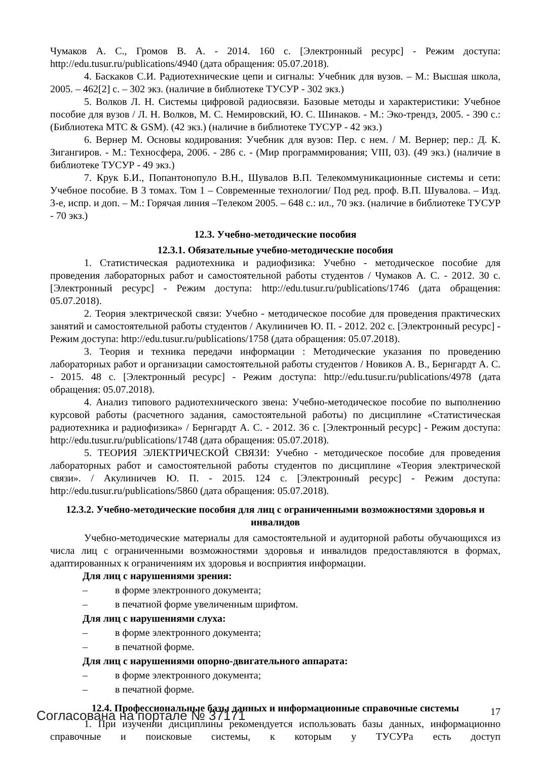Чумаков А. С., Громов В. А. - 2014. 160 с. [Электронный ресурс] - Режим доступа: http://edu.tusur.ru/publications/4940 (дата обращения: 05.07.2018).
4. Баскаков С.И. Радиотехнические цепи и сигналы: Учебник для вузов. – М.: Высшая школа, 2005. – 462[2] с. – 302 экз. (наличие в библиотеке ТУСУР - 302 экз.)
5. Волков Л. Н. Системы цифровой радиосвязи. Базовые методы и характеристики: Учебное пособие для вузов / Л. Н. Волков, М. С. Немировский, Ю. С. Шинаков. - М.: Эко-трендз, 2005. - 390 с.: (Библиотека МТС & GSM). (42 экз.) (наличие в библиотеке ТУСУР - 42 экз.)
6. Вернер М. Основы кодирования: Учебник для вузов: Пер. с нем. / М. Вернер; пер.: Д. К. Зигангиров. - М.: Техносфера, 2006. - 286 с. - (Мир программирования; VIII, 03). (49 экз.) (наличие в библиотеке ТУСУР - 49 экз.)
7. Крук Б.И., Попантонопуло В.Н., Шувалов В.П. Телекоммуникационные системы и сети: Учебное пособие. В 3 томах. Том 1 – Современные технологии/ Под ред. проф. В.П. Шувалова. – Изд. 3-е, испр. и доп. – М.: Горячая линия –Телеком 2005. – 648 с.: ил., 70 экз. (наличие в библиотеке ТУСУР - 70 экз.)
12.3. Учебно-методические пособия
12.3.1. Обязательные учебно-методические пособия
1. Статистическая радиотехника и радиофизика: Учебно - методическое пособие для проведения лабораторных работ и самостоятельной работы студентов / Чумаков А. С. - 2012. 30 с. [Электронный ресурс] - Режим доступа: http://edu.tusur.ru/publications/1746 (дата обращения: 05.07.2018).
2. Теория электрической связи: Учебно - методическое пособие для проведения практических занятий и самостоятельной работы студентов / Акулиничев Ю. П. - 2012. 202 с. [Электронный ресурс] - Режим доступа: http://edu.tusur.ru/publications/1758 (дата обращения: 05.07.2018).
3. Теория и техника передачи информации : Методические указания по проведению лабораторных работ и организации самостоятельной работы студентов / Новиков А. В., Бернгардт А. С. - 2015. 48 с. [Электронный ресурс] - Режим доступа: http://edu.tusur.ru/publications/4978 (дата обращения: 05.07.2018).
4. Анализ типового радиотехнического звена: Учебно-методическое пособие по выполнению курсовой работы (расчетного задания, самостоятельной работы) по дисциплине «Статистическая радиотехника и радиофизика» / Бернгардт А. С. - 2012. 36 с. [Электронный ресурс] - Режим доступа: http://edu.tusur.ru/publications/1748 (дата обращения: 05.07.2018).
5. ТЕОРИЯ ЭЛЕКТРИЧЕСКОЙ СВЯЗИ: Учебно - методическое пособие для проведения лабораторных работ и самостоятельной работы студентов по дисциплине «Теория электрической связи». / Акулиничев Ю. П. - 2015. 124 с. [Электронный ресурс] - Режим доступа: http://edu.tusur.ru/publications/5860 (дата обращения: 05.07.2018).
12.3.2. Учебно-методические пособия для лиц с ограниченными возможностями здоровья и инвалидов
Учебно-методические материалы для самостоятельной и аудиторной работы обучающихся из числа лиц с ограниченными возможностями здоровья и инвалидов предоставляются в формах, адаптированных к ограничениям их здоровья и восприятия информации.
Для лиц с нарушениями зрения:
– в форме электронного документа;
– в печатной форме увеличенным шрифтом.
Для лиц с нарушениями слуха:
– в форме электронного документа;
– в печатной форме.
Для лиц с нарушениями опорно-двигательного аппарата:
– в форме электронного документа;
– в печатной форме.
12.4. Профессиональные базы данных и информационные справочные системы
1. При изучении дисциплины рекомендуется использовать базы данных, информационно справочные и поисковые системы, к которым у ТУСУРа есть доступ
Согласована на портале № 37171 17